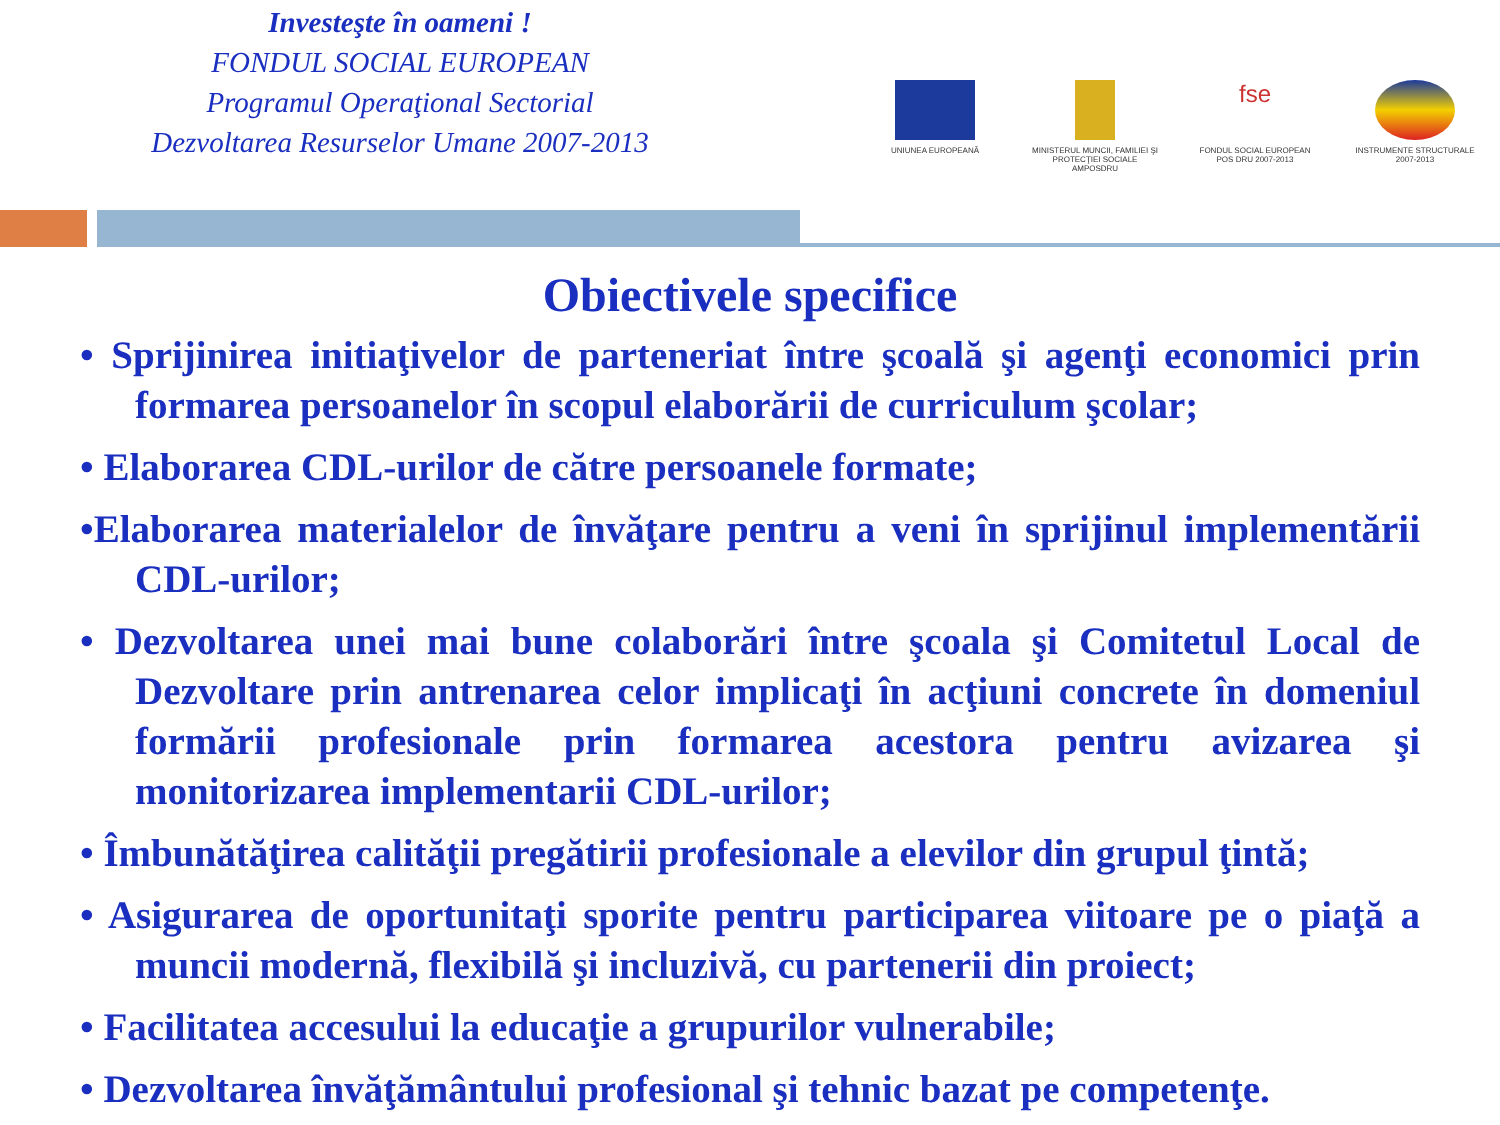Investeşte în oameni !
FONDUL SOCIAL EUROPEAN
Programul Operaţional Sectorial
Dezvoltarea Resurselor Umane 2007-2013
UNIUNEA EUROPEANĂ MINISTERUL MUNCII, FAMILIEI ŞI PROTECŢIEI SOCIALE AMPOSDRU
fse
FONDUL SOCIAL EUROPEAN POS DRU 2007-2013
INSTRUMENTE STRUCTURALE 2007-2013
Obiectivele specifice
• Sprijinirea initiaţivelor de parteneriat între şcoală şi agenţi economici prin formarea persoanelor în scopul elaborării de curriculum şcolar;
• Elaborarea CDL-urilor de către persoanele formate;
•Elaborarea materialelor de învăţare pentru a veni în sprijinul implementării CDL-urilor;
• Dezvoltarea unei mai bune colaborări între şcoala şi Comitetul Local de Dezvoltare prin antrenarea celor implicaţi în acţiuni concrete în domeniul formării profesionale prin formarea acestora pentru avizarea şi monitorizarea implementarii CDL-urilor;
• Îmbunătăţirea calităţii pregătirii profesionale a elevilor din grupul ţintă;
• Asigurarea de oportunitaţi sporite pentru participarea viitoare pe o piaţă a muncii modernă, flexibilă şi incluzivă, cu partenerii din proiect;
• Facilitatea accesului la educaţie a grupurilor vulnerabile;
• Dezvoltarea învăţământului profesional şi tehnic bazat pe competenţe.